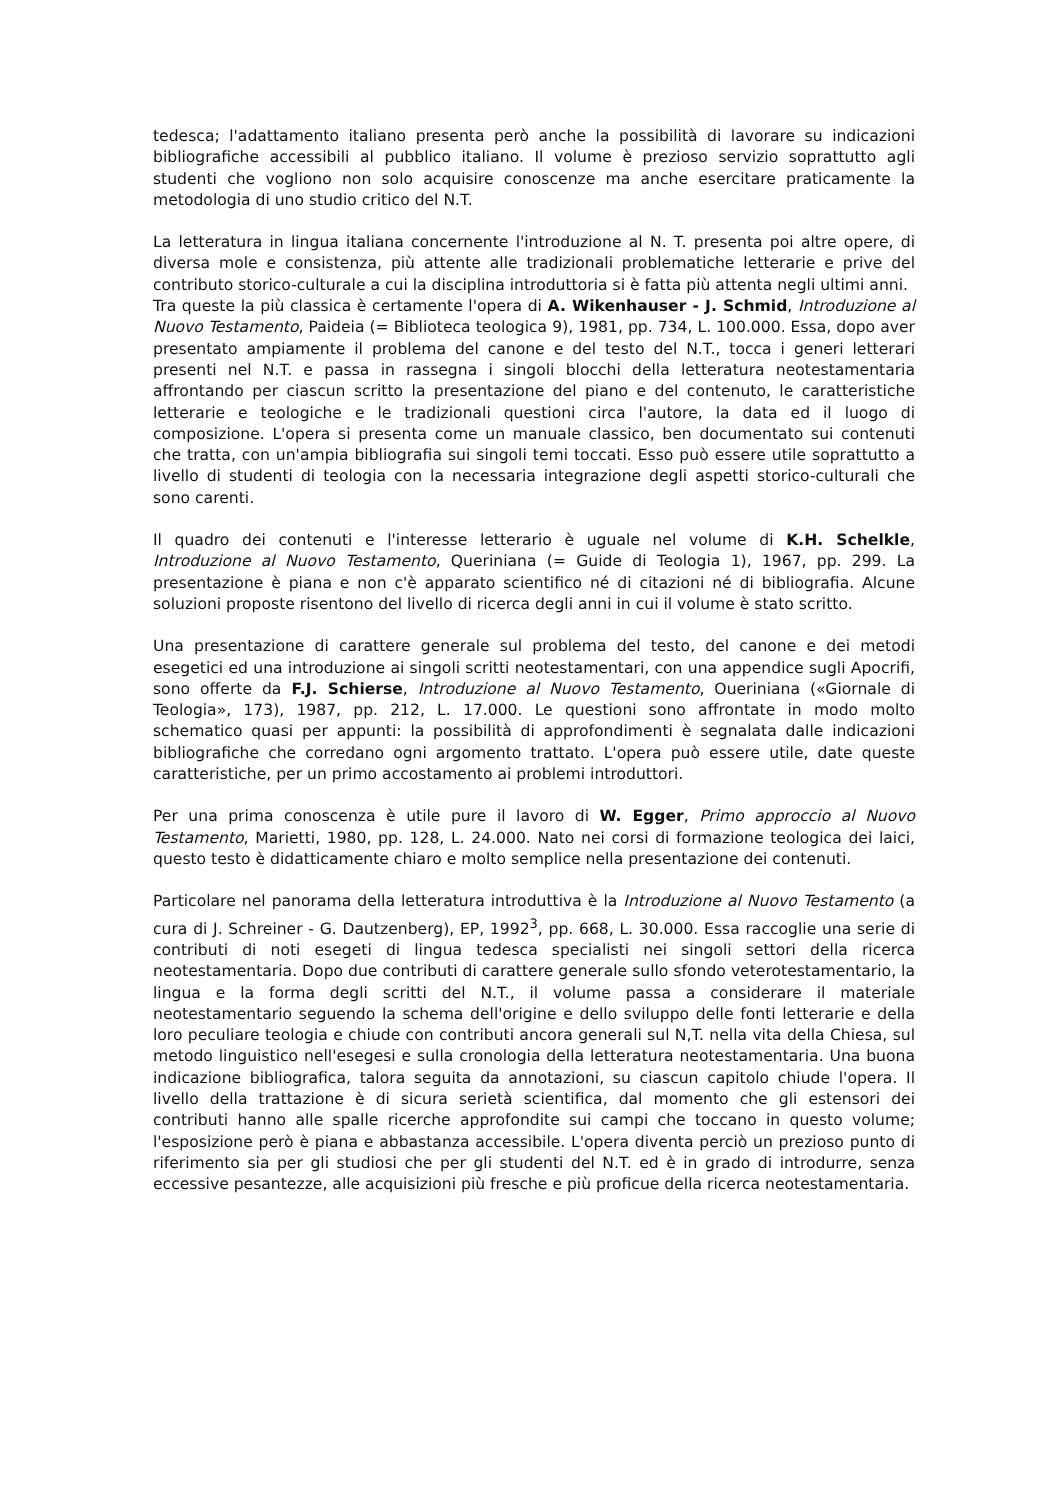tedesca; l'adattamento italiano presenta però anche la possibilità di lavorare su indicazioni bibliografiche accessibili al pubblico italiano. Il volume è prezioso servizio soprattutto agli studenti che vogliono non solo acquisire conoscenze ma anche esercitare praticamente la metodologia di uno studio critico del N.T.
La letteratura in lingua italiana concernente l'introduzione al N. T. presenta poi altre opere, di diversa mole e consistenza, più attente alle tradizionali problematiche letterarie e prive del contributo storico-culturale a cui la disciplina introduttoria si è fatta più attenta negli ultimi anni.
Tra queste la più classica è certamente l'opera di A. Wikenhauser - J. Schmid, Introduzione al Nuovo Testamento, Paideia (= Biblioteca teologica 9), 1981, pp. 734, L. 100.000. Essa, dopo aver presentato ampiamente il problema del canone e del testo del N.T., tocca i generi letterari presenti nel N.T. e passa in rassegna i singoli blocchi della letteratura neotestamentaria affrontando per ciascun scritto la presentazione del piano e del contenuto, le caratteristiche letterarie e teologiche e le tradizionali questioni circa l'autore, la data ed il luogo di composizione. L'opera si presenta come un manuale classico, ben documentato sui contenuti che tratta, con un'ampia bibliografia sui singoli temi toccati. Esso può essere utile soprattutto a livello di studenti di teologia con la necessaria integrazione degli aspetti storico-culturali che sono carenti.
Il quadro dei contenuti e l'interesse letterario è uguale nel volume di K.H. Schelkle, Introduzione al Nuovo Testamento, Queriniana (= Guide di Teologia 1), 1967, pp. 299. La presentazione è piana e non c'è apparato scientifico né di citazioni né di bibliografia. Alcune soluzioni proposte risentono del livello di ricerca degli anni in cui il volume è stato scritto.
Una presentazione di carattere generale sul problema del testo, del canone e dei metodi esegetici ed una introduzione ai singoli scritti neotestamentari, con una appendice sugli Apocrifi, sono offerte da F.J. Schierse, Introduzione al Nuovo Testamento, Oueriniana («Giornale di Teologia», 173), 1987, pp. 212, L. 17.000. Le questioni sono affrontate in modo molto schematico quasi per appunti: la possibilità di approfondimenti è segnalata dalle indicazioni bibliografiche che corredano ogni argomento trattato. L'opera può essere utile, date queste caratteristiche, per un primo accostamento ai problemi introduttori.
Per una prima conoscenza è utile pure il lavoro di W. Egger, Primo approccio al Nuovo Testamento, Marietti, 1980, pp. 128, L. 24.000. Nato nei corsi di formazione teologica dei laici, questo testo è didatticamente chiaro e molto semplice nella presentazione dei contenuti.
Particolare nel panorama della letteratura introduttiva è la Introduzione al Nuovo Testamento (a cura di J. Schreiner - G. Dautzenberg), EP, 1992<sup>3</sup>, pp. 668, L. 30.000. Essa raccoglie una serie di contributi di noti esegeti di lingua tedesca specialisti nei singoli settori della ricerca neotestamentaria. Dopo due contributi di carattere generale sullo sfondo veterotestamentario, la lingua e la forma degli scritti del N.T., il volume passa a considerare il materiale neotestamentario seguendo la schema dell'origine e dello sviluppo delle fonti letterarie e della loro peculiare teologia e chiude con contributi ancora generali sul N,T. nella vita della Chiesa, sul metodo linguistico nell'esegesi e sulla cronologia della letteratura neotestamentaria. Una buona indicazione bibliografica, talora seguita da annotazioni, su ciascun capitolo chiude l'opera. Il livello della trattazione è di sicura serietà scientifica, dal momento che gli estensori dei contributi hanno alle spalle ricerche approfondite sui campi che toccano in questo volume; l'esposizione però è piana e abbastanza accessibile. L'opera diventa perciò un prezioso punto di riferimento sia per gli studiosi che per gli studenti del N.T. ed è in grado di introdurre, senza eccessive pesantezze, alle acquisizioni più fresche e più proficue della ricerca neotestamentaria.